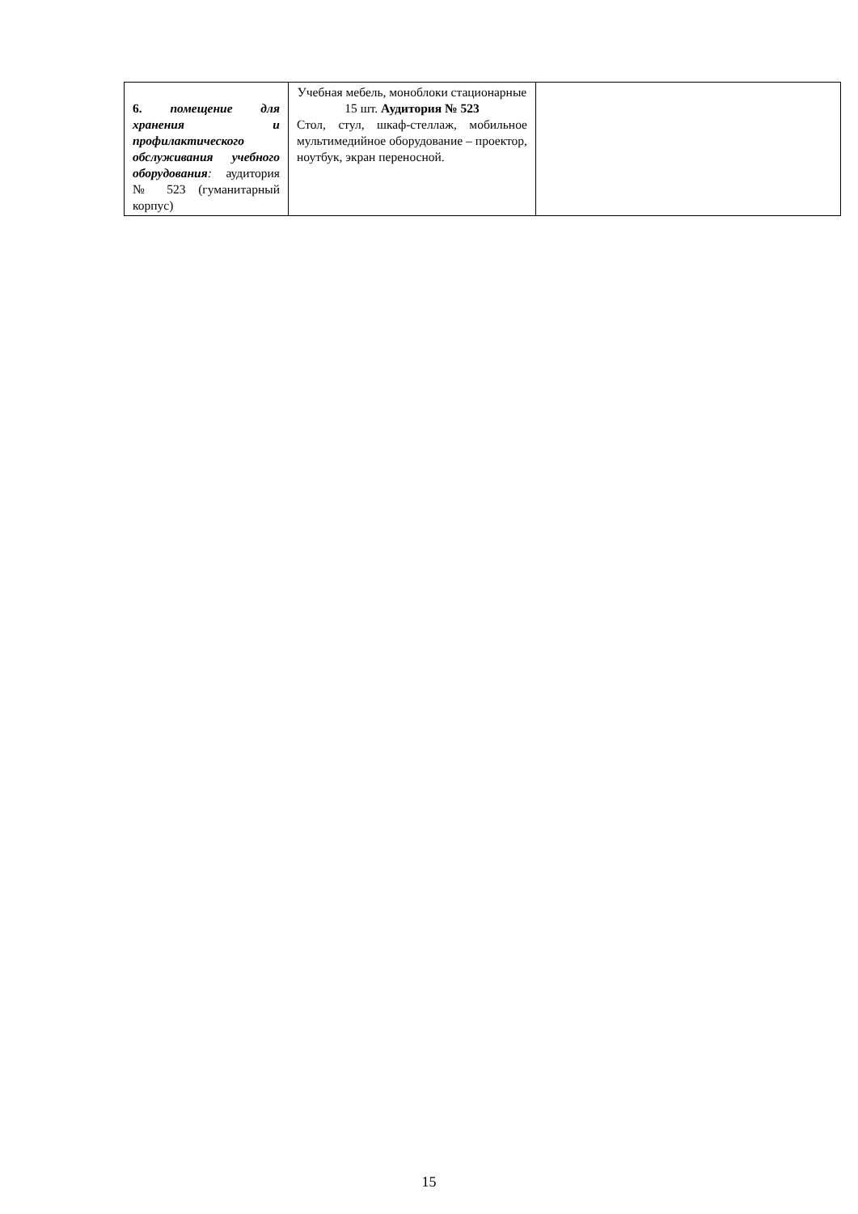| 6. помещение для хранения и профилактического обслуживания учебного оборудования : аудитория № 523 (гуманитарный корпус) | Учебная мебель, моноблоки стационарные 15 шт. Аудитория № 523 Стол, стул, шкаф-стеллаж, мобильное мультимедийное оборудование – проектор, ноутбук, экран переносной. | |
15